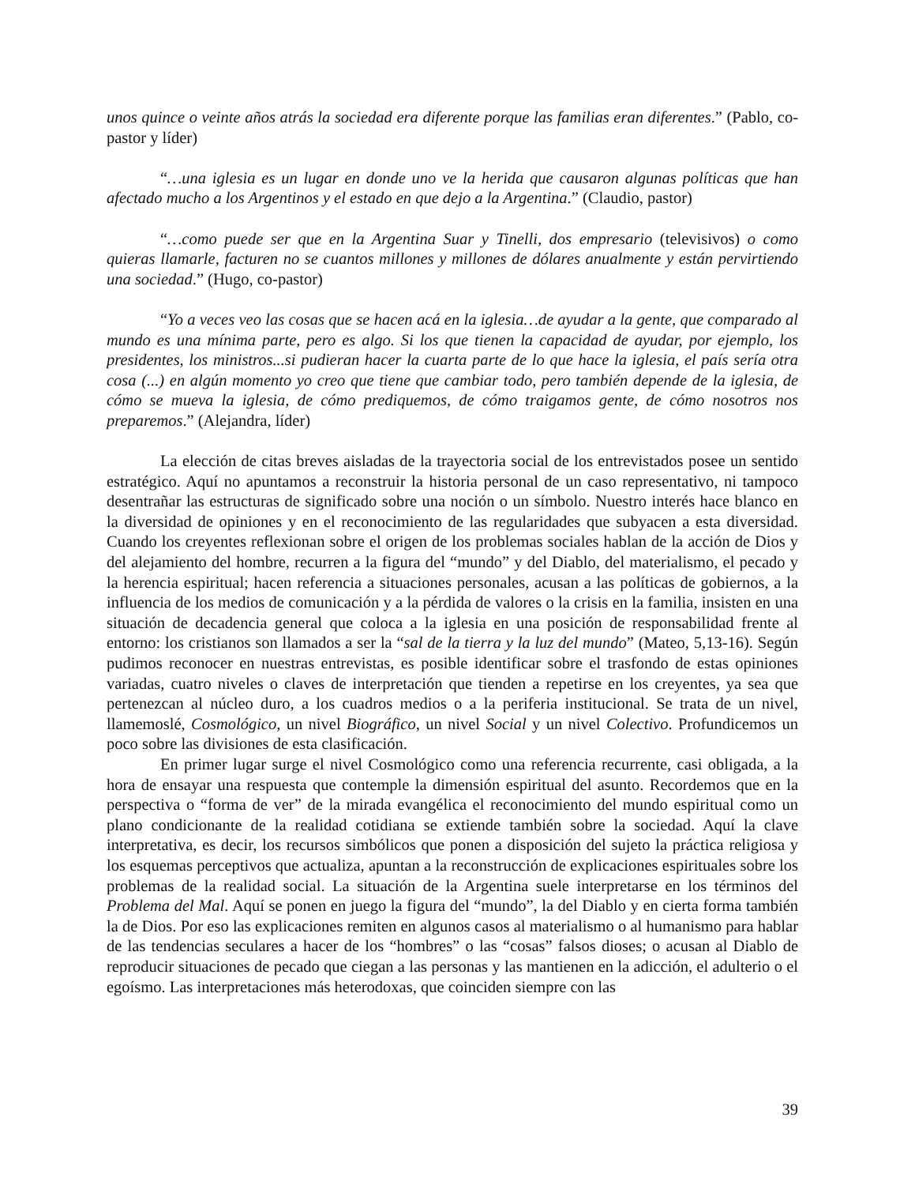unos quince o veinte años atrás la sociedad era diferente porque las familias eran diferentes.” (Pablo, co-pastor y líder)
“…una iglesia es un lugar en donde uno ve la herida que causaron algunas políticas que han afectado mucho a los Argentinos y el estado en que dejo a la Argentina.” (Claudio, pastor)
“…como puede ser que en la Argentina Suar y Tinelli, dos empresario (televisivos) o como quieras llamarle, facturen no se cuantos millones y millones de dólares anualmente y están pervirtiendo una sociedad.” (Hugo, co-pastor)
“Yo a veces veo las cosas que se hacen acá en la iglesia…de ayudar a la gente, que comparado al mundo es una mínima parte, pero es algo. Si los que tienen la capacidad de ayudar, por ejemplo, los presidentes, los ministros...si pudieran hacer la cuarta parte de lo que hace la iglesia, el país sería otra cosa (...) en algún momento yo creo que tiene que cambiar todo, pero también depende de la iglesia, de cómo se mueva la iglesia, de cómo prediquemos, de cómo traigamos gente, de cómo nosotros nos preparemos.” (Alejandra, líder)
La elección de citas breves aisladas de la trayectoria social de los entrevistados posee un sentido estratégico. Aquí no apuntamos a reconstruir la historia personal de un caso representativo, ni tampoco desentrañar las estructuras de significado sobre una noción o un símbolo. Nuestro interés hace blanco en la diversidad de opiniones y en el reconocimiento de las regularidades que subyacen a esta diversidad. Cuando los creyentes reflexionan sobre el origen de los problemas sociales hablan de la acción de Dios y del alejamiento del hombre, recurren a la figura del “mundo” y del Diablo, del materialismo, el pecado y la herencia espiritual; hacen referencia a situaciones personales, acusan a las políticas de gobiernos, a la influencia de los medios de comunicación y a la pérdida de valores o la crisis en la familia, insisten en una situación de decadencia general que coloca a la iglesia en una posición de responsabilidad frente al entorno: los cristianos son llamados a ser la “sal de la tierra y la luz del mundo” (Mateo, 5,13-16). Según pudimos reconocer en nuestras entrevistas, es posible identificar sobre el trasfondo de estas opiniones variadas, cuatro niveles o claves de interpretación que tienden a repetirse en los creyentes, ya sea que pertenezcan al núcleo duro, a los cuadros medios o a la periferia institucional. Se trata de un nivel, llamemoslé, Cosmológico, un nivel Biográfico, un nivel Social y un nivel Colectivo. Profundicemos un poco sobre las divisiones de esta clasificación.
En primer lugar surge el nivel Cosmológico como una referencia recurrente, casi obligada, a la hora de ensayar una respuesta que contemple la dimensión espiritual del asunto. Recordemos que en la perspectiva o “forma de ver” de la mirada evangélica el reconocimiento del mundo espiritual como un plano condicionante de la realidad cotidiana se extiende también sobre la sociedad. Aquí la clave interpretativa, es decir, los recursos simbólicos que ponen a disposición del sujeto la práctica religiosa y los esquemas perceptivos que actualiza, apuntan a la reconstrucción de explicaciones espirituales sobre los problemas de la realidad social. La situación de la Argentina suele interpretarse en los términos del Problema del Mal. Aquí se ponen en juego la figura del “mundo”, la del Diablo y en cierta forma también la de Dios. Por eso las explicaciones remiten en algunos casos al materialismo o al humanismo para hablar de las tendencias seculares a hacer de los “hombres” o las “cosas” falsos dioses; o acusan al Diablo de reproducir situaciones de pecado que ciegan a las personas y las mantienen en la adicción, el adulterio o el egoísmo. Las interpretaciones más heterodoxas, que coinciden siempre con las
39